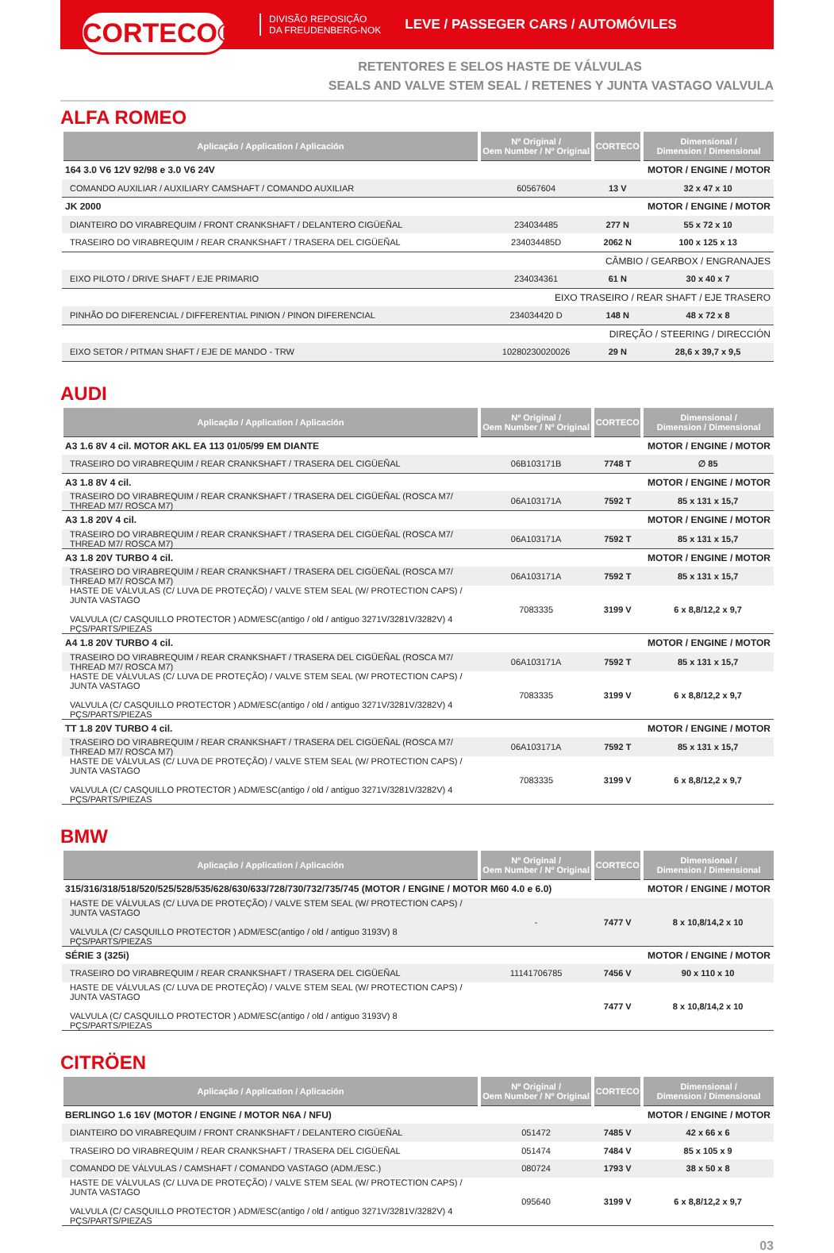CORTECO®
DIVISÃO REPOSIÇÃO
DA FREUDENBERG-NOK
LEVE / PASSEGER CARS / AUTOMÓVILES
RETENTORES E SELOS HASTE DE VÁLVULAS
SEALS AND VALVE STEM SEAL / RETENES Y JUNTA VASTAGO VALVULA
ALFA ROMEO
| Aplicação / Application / Aplicación | Nº Original / Oem Number / Nº Original | CORTECO | Dimensional / Dimension / Dimensional |
| --- | --- | --- | --- |
| 164 3.0 V6 12V 92/98 e 3.0 V6 24V | | | MOTOR / ENGINE / MOTOR |
| COMANDO AUXILIAR / AUXILIARY CAMSHAFT / COMANDO AUXILIAR | 60567604 | 13 V | 32 x 47 x 10 |
| JK 2000 | | | MOTOR / ENGINE / MOTOR |
| DIANTEIRO DO VIRABREQUIM / FRONT CRANKSHAFT / DELANTERO CIGÜEÑAL | 234034485 | 277 N | 55 x 72 x 10 |
| TRASEIRO DO VIRABREQUIM / REAR CRANKSHAFT / TRASERA DEL CIGÜEÑAL | 234034485D | 2062 N | 100 x 125 x 13 |
| CÂMBIO / GEARBOX / ENGRANAJES | | | |
| EIXO PILOTO / DRIVE SHAFT / EJE PRIMARIO | 234034361 | 61 N | 30 x 40 x 7 |
| EIXO TRASEIRO / REAR SHAFT / EJE TRASERO | | | |
| PINHÃO DO DIFERENCIAL / DIFFERENTIAL PINION / PINON DIFERENCIAL | 234034420 D | 148 N | 48 x 72 x 8 |
| DIREÇÃO / STEERING / DIRECCIÓN | | | |
| EIXO SETOR / PITMAN SHAFT / EJE DE MANDO - TRW | 10280230020026 | 29 N | 28,6 x 39,7 x 9,5 |
AUDI
| Aplicação / Application / Aplicación | Nº Original / Oem Number / Nº Original | CORTECO | Dimensional / Dimension / Dimensional |
| --- | --- | --- | --- |
| A3 1.6 8V 4 cil. MOTOR AKL EA 113 01/05/99 EM DIANTE | | | MOTOR / ENGINE / MOTOR |
| TRASEIRO DO VIRABREQUIM / REAR CRANKSHAFT / TRASERA DEL CIGÜEÑAL | 06B103171B | 7748 T | ∅ 85 |
| A3 1.8 8V 4 cil. | | | MOTOR / ENGINE / MOTOR |
| TRASEIRO DO VIRABREQUIM / REAR CRANKSHAFT / TRASERA DEL CIGÜEÑAL (ROSCA M7/ THREAD M7/ ROSCA M7) | 06A103171A | 7592 T | 85 x 131 x 15,7 |
| A3 1.8 20V 4 cil. | | | MOTOR / ENGINE / MOTOR |
| TRASEIRO DO VIRABREQUIM / REAR CRANKSHAFT / TRASERA DEL CIGÜEÑAL (ROSCA M7/ THREAD M7/ ROSCA M7) | 06A103171A | 7592 T | 85 x 131 x 15,7 |
| A3 1.8 20V TURBO 4 cil. | | | MOTOR / ENGINE / MOTOR |
| TRASEIRO DO VIRABREQUIM / REAR CRANKSHAFT / TRASERA DEL CIGÜEÑAL (ROSCA M7/ THREAD M7/ ROSCA M7) | 06A103171A | 7592 T | 85 x 131 x 15,7 |
| HASTE DE VÁLVULAS (C/ LUVA DE PROTEÇÃO) / VALVE STEM SEAL (W/ PROTECTION CAPS) / JUNTA VASTAGO VALVULA (C/ CASQUILLO PROTECTOR ) ADM/ESC(antigo / old / antiguo 3271V/3281V/3282V) 4 PÇS/PARTS/PIEZAS | 7083335 | 3199 V | 6 x 8,8/12,2 x 9,7 |
| A4 1.8 20V TURBO 4 cil. | | | MOTOR / ENGINE / MOTOR |
| TRASEIRO DO VIRABREQUIM / REAR CRANKSHAFT / TRASERA DEL CIGÜEÑAL (ROSCA M7/ THREAD M7/ ROSCA M7) | 06A103171A | 7592 T | 85 x 131 x 15,7 |
| HASTE DE VÁLVULAS (C/ LUVA DE PROTEÇÃO) / VALVE STEM SEAL (W/ PROTECTION CAPS) / JUNTA VASTAGO VALVULA (C/ CASQUILLO PROTECTOR ) ADM/ESC(antigo / old / antiguo 3271V/3281V/3282V) 4 PÇS/PARTS/PIEZAS | 7083335 | 3199 V | 6 x 8,8/12,2 x 9,7 |
| TT 1.8 20V TURBO 4 cil. | | | MOTOR / ENGINE / MOTOR |
| TRASEIRO DO VIRABREQUIM / REAR CRANKSHAFT / TRASERA DEL CIGÜEÑAL (ROSCA M7/ THREAD M7/ ROSCA M7) | 06A103171A | 7592 T | 85 x 131 x 15,7 |
| HASTE DE VÁLVULAS (C/ LUVA DE PROTEÇÃO) / VALVE STEM SEAL (W/ PROTECTION CAPS) / JUNTA VASTAGO VALVULA (C/ CASQUILLO PROTECTOR ) ADM/ESC(antigo / old / antiguo 3271V/3281V/3282V) 4 PÇS/PARTS/PIEZAS | 7083335 | 3199 V | 6 x 8,8/12,2 x 9,7 |
BMW
| Aplicação / Application / Aplicación | Nº Original / Oem Number / Nº Original | CORTECO | Dimensional / Dimension / Dimensional |
| --- | --- | --- | --- |
| 315/316/318/518/520/525/528/535/628/630/633/728/730/732/735/745 (MOTOR / ENGINE / MOTOR M60 4.0 e 6.0) | | | MOTOR / ENGINE / MOTOR |
| HASTE DE VÁLVULAS (C/ LUVA DE PROTEÇÃO) / VALVE STEM SEAL (W/ PROTECTION CAPS) / JUNTA VASTAGO VALVULA (C/ CASQUILLO PROTECTOR ) ADM/ESC(antigo / old / antiguo 3193V) 8 PÇS/PARTS/PIEZAS | - | 7477 V | 8 x 10,8/14,2 x 10 |
| SÉRIE 3 (325i) | | | MOTOR / ENGINE / MOTOR |
| TRASEIRO DO VIRABREQUIM / REAR CRANKSHAFT / TRASERA DEL CIGÜEÑAL | 11141706785 | 7456 V | 90 x 110 x 10 |
| HASTE DE VÁLVULAS (C/ LUVA DE PROTEÇÃO) / VALVE STEM SEAL (W/ PROTECTION CAPS) / JUNTA VASTAGO VALVULA (C/ CASQUILLO PROTECTOR ) ADM/ESC(antigo / old / antiguo 3193V) 8 PÇS/PARTS/PIEZAS | | 7477 V | 8 x 10,8/14,2 x 10 |
CITRÖEN
| Aplicação / Application / Aplicación | Nº Original / Oem Number / Nº Original | CORTECO | Dimensional / Dimension / Dimensional |
| --- | --- | --- | --- |
| BERLINGO 1.6 16V (MOTOR / ENGINE / MOTOR N6A / NFU) | | | MOTOR / ENGINE / MOTOR |
| DIANTEIRO DO VIRABREQUIM / FRONT CRANKSHAFT / DELANTERO CIGÜEÑAL | 051472 | 7485 V | 42 x 66 x 6 |
| TRASEIRO DO VIRABREQUIM / REAR CRANKSHAFT / TRASERA DEL CIGÜEÑAL | 051474 | 7484 V | 85 x 105 x 9 |
| COMANDO DE VÁLVULAS / CAMSHAFT / COMANDO VASTAGO (ADM./ESC.) | 080724 | 1793 V | 38 x 50 x 8 |
| HASTE DE VÁLVULAS (C/ LUVA DE PROTEÇÃO) / VALVE STEM SEAL (W/ PROTECTION CAPS) / JUNTA VASTAGO VALVULA (C/ CASQUILLO PROTECTOR ) ADM/ESC(antigo / old / antiguo 3271V/3281V/3282V) 4 PÇS/PARTS/PIEZAS | 095640 | 3199 V | 6 x 8,8/12,2 x 9,7 |
03